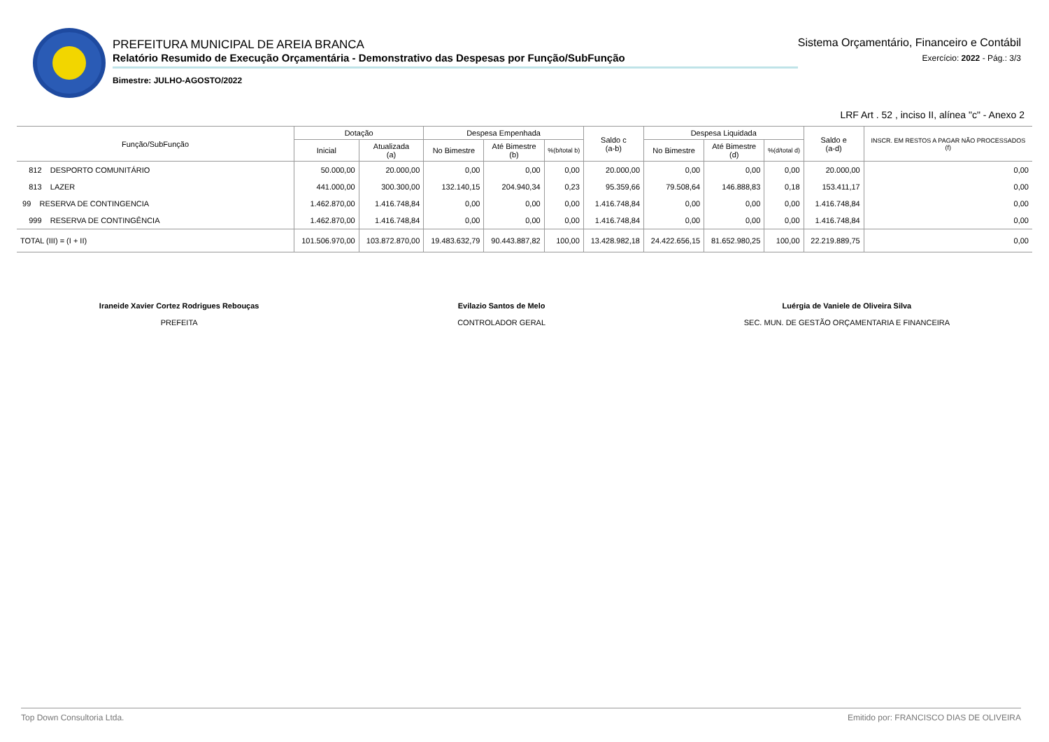PREFEITURA MUNICIPAL DE AREIA BRANCA
Relatório Resumido de Execução Orçamentária - Demonstrativo das Despesas por Função/SubFunção
Bimestre: JULHO-AGOSTO/2022
Sistema Orçamentário, Financeiro e Contábil
Exercício: 2022 - Pág.: 3/3
LRF Art . 52 , inciso II, alínea "c" - Anexo 2
| Função/SubFunção | Dotação | | Despesa Empenhada | | | Saldo c (a-b) | Despesa Liquidada | | | Saldo e (a-d) | INSCR. EM RESTOS A PAGAR NÃO PROCESSADOS (f) |
| --- | --- | --- | --- | --- | --- | --- | --- | --- | --- | --- | --- |
| | Inicial | Atualizada (a) | No Bimestre | Até Bimestre (b) | %(b/total b) | | No Bimestre | Até Bimestre (d) | %(d/total d) | | |
| 812 DESPORTO COMUNITÁRIO | 50.000,00 | 20.000,00 | 0,00 | 0,00 | 0,00 | 20.000,00 | 0,00 | 0,00 | 0,00 | 20.000,00 | 0,00 |
| 813 LAZER | 441.000,00 | 300.300,00 | 132.140,15 | 204.940,34 | 0,23 | 95.359,66 | 79.508,64 | 146.888,83 | 0,18 | 153.411,17 | 0,00 |
| 99 RESERVA DE CONTINGENCIA | 1.462.870,00 | 1.416.748,84 | 0,00 | 0,00 | 0,00 | 1.416.748,84 | 0,00 | 0,00 | 0,00 | 1.416.748,84 | 0,00 |
| 999 RESERVA DE CONTINGÊNCIA | 1.462.870,00 | 1.416.748,84 | 0,00 | 0,00 | 0,00 | 1.416.748,84 | 0,00 | 0,00 | 0,00 | 1.416.748,84 | 0,00 |
| TOTAL (III) = (I + II) | 101.506.970,00 | 103.872.870,00 | 19.483.632,79 | 90.443.887,82 | 100,00 | 13.428.982,18 | 24.422.656,15 | 81.652.980,25 | 100,00 | 22.219.889,75 | 0,00 |
Iraneide Xavier Cortez Rodrigues Rebouças
PREFEITA
Evilazio Santos de Melo
CONTROLADOR GERAL
Luérgia de Vaniele de Oliveira Silva
SEC. MUN. DE GESTÃO ORÇAMENTARIA E FINANCEIRA
Top Down Consultoria Ltda. Emitido por: FRANCISCO DIAS DE OLIVEIRA